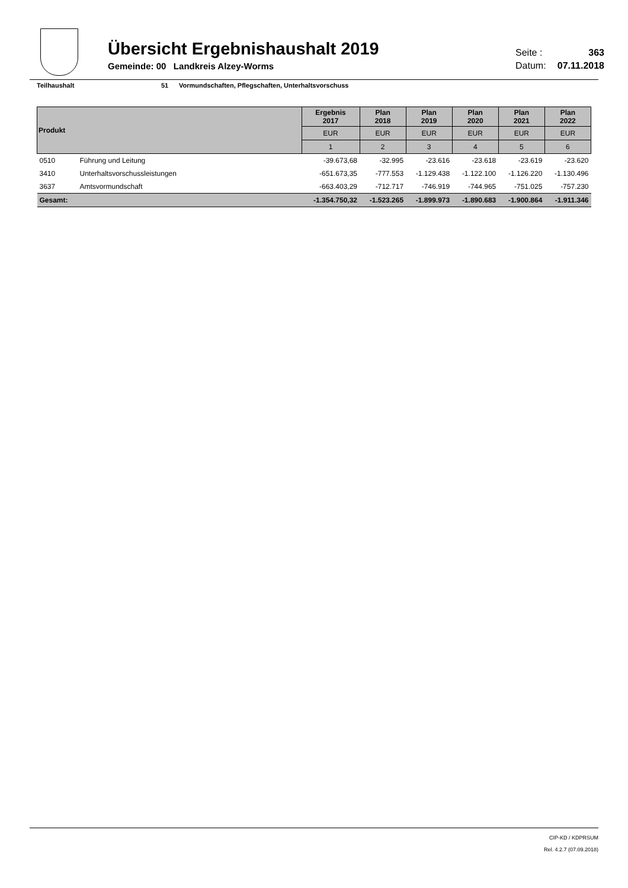Übersicht Ergebnishaushalt 2019
Gemeinde: 00 Landkreis Alzey-Worms
Seite : 363
Datum: 07.11.2018
Teilhaushalt 51 Vormundschaften, Pflegschaften, Unterhaltsvorschuss
| Produkt | | Ergebnis 2017 | Plan 2018 | Plan 2019 | Plan 2020 | Plan 2021 | Plan 2022 |
| --- | --- | --- | --- | --- | --- | --- | --- |
| | | EUR | EUR | EUR | EUR | EUR | EUR |
| | | 1 | 2 | 3 | 4 | 5 | 6 |
| 0510 | Führung und Leitung | -39.673,68 | -32.995 | -23.616 | -23.618 | -23.619 | -23.620 |
| 3410 | Unterhaltsvorschussleistungen | -651.673,35 | -777.553 | -1.129.438 | -1.122.100 | -1.126.220 | -1.130.496 |
| 3637 | Amtsvormundschaft | -663.403,29 | -712.717 | -746.919 | -744.965 | -751.025 | -757.230 |
| Gesamt: | | -1.354.750,32 | -1.523.265 | -1.899.973 | -1.890.683 | -1.900.864 | -1.911.346 |
CIP-KD / KDPRSUM
Rel. 4.2.7 (07.09.2018)